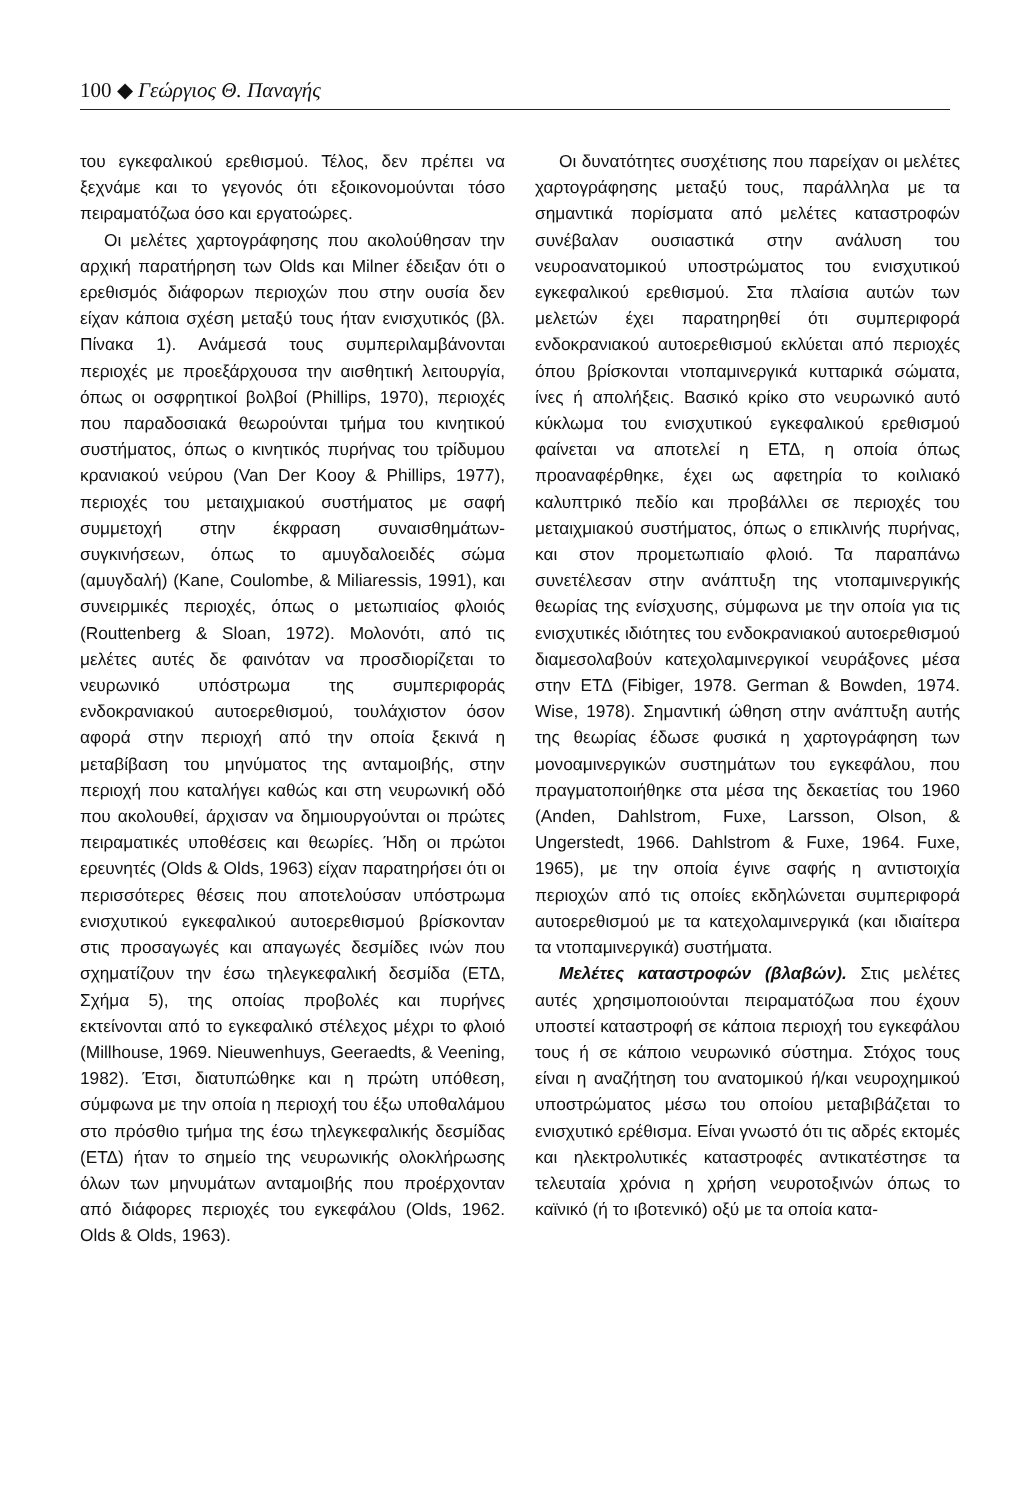100 ◆ Γεώργιος Θ. Παναγής
του εγκεφαλικού ερεθισμού. Τέλος, δεν πρέπει να ξεχνάμε και το γεγονός ότι εξοικονομούνται τόσο πειραματόζωα όσο και εργατοώρες.
Οι μελέτες χαρτογράφησης που ακολούθησαν την αρχική παρατήρηση των Olds και Milner έδειξαν ότι ο ερεθισμός διάφορων περιοχών που στην ουσία δεν είχαν κάποια σχέση μεταξύ τους ήταν ενισχυτικός (βλ. Πίνακα 1). Ανάμεσά τους συμπεριλαμβάνονται περιοχές με προεξάρχουσα την αισθητική λειτουργία, όπως οι οσφρητικοί βολβοί (Phillips, 1970), περιοχές που παραδοσιακά θεωρούνται τμήμα του κινητικού συστήματος, όπως ο κινητικός πυρήνας του τρίδυμου κρανιακού νεύρου (Van Der Kooy & Phillips, 1977), περιοχές του μεταιχμιακού συστήματος με σαφή συμμετοχή στην έκφραση συναισθημάτων-συγκινήσεων, όπως το αμυγδαλοειδές σώμα (αμυγδαλή) (Kane, Coulombe, & Miliaressis, 1991), και συνειρμικές περιοχές, όπως ο μετωπιαίος φλοιός (Routtenberg & Sloan, 1972). Μολονότι, από τις μελέτες αυτές δε φαινόταν να προσδιορίζεται το νευρωνικό υπόστρωμα της συμπεριφοράς ενδοκρανιακού αυτοερεθισμού, τουλάχιστον όσον αφορά στην περιοχή από την οποία ξεκινά η μεταβίβαση του μηνύματος της ανταμοιβής, στην περιοχή που καταλήγει καθώς και στη νευρωνική οδό που ακολουθεί, άρχισαν να δημιουργούνται οι πρώτες πειραματικές υποθέσεις και θεωρίες. Ήδη οι πρώτοι ερευνητές (Olds & Olds, 1963) είχαν παρατηρήσει ότι οι περισσότερες θέσεις που αποτελούσαν υπόστρωμα ενισχυτικού εγκεφαλικού αυτοερεθισμού βρίσκονταν στις προσαγωγές και απαγωγές δεσμίδες ινών που σχηματίζουν την έσω τηλεγκεφαλική δεσμίδα (ΕΤΔ, Σχήμα 5), της οποίας προβολές και πυρήνες εκτείνονται από το εγκεφαλικό στέλεχος μέχρι το φλοιό (Millhouse, 1969. Nieuwenhuys, Geeraedts, & Veening, 1982). Έτσι, διατυπώθηκε και η πρώτη υπόθεση, σύμφωνα με την οποία η περιοχή του έξω υποθαλάμου στο πρόσθιο τμήμα της έσω τηλεγκεφαλικής δεσμίδας (ΕΤΔ) ήταν το σημείο της νευρωνικής ολοκλήρωσης όλων των μηνυμάτων ανταμοιβής που προέρχονταν από διάφορες περιοχές του εγκεφάλου (Olds, 1962. Olds & Olds, 1963).
Οι δυνατότητες συσχέτισης που παρείχαν οι μελέτες χαρτογράφησης μεταξύ τους, παράλληλα με τα σημαντικά πορίσματα από μελέτες καταστροφών συνέβαλαν ουσιαστικά στην ανάλυση του νευροανατομικού υποστρώματος του ενισχυτικού εγκεφαλικού ερεθισμού. Στα πλαίσια αυτών των μελετών έχει παρατηρηθεί ότι συμπεριφορά ενδοκρανιακού αυτοερεθισμού εκλύεται από περιοχές όπου βρίσκονται ντοπαμινεργικά κυτταρικά σώματα, ίνες ή απολήξεις. Βασικό κρίκο στο νευρωνικό αυτό κύκλωμα του ενισχυτικού εγκεφαλικού ερεθισμού φαίνεται να αποτελεί η ΕΤΔ, η οποία όπως προαναφέρθηκε, έχει ως αφετηρία το κοιλιακό καλυπτρικό πεδίο και προβάλλει σε περιοχές του μεταιχμιακού συστήματος, όπως ο επικλινής πυρήνας, και στον προμετωπιαίο φλοιό. Τα παραπάνω συνετέλεσαν στην ανάπτυξη της ντοπαμινεργικής θεωρίας της ενίσχυσης, σύμφωνα με την οποία για τις ενισχυτικές ιδιότητες του ενδοκρανιακού αυτοερεθισμού διαμεσολαβούν κατεχολαμινεργικοί νευράξονες μέσα στην ΕΤΔ (Fibiger, 1978. German & Bowden, 1974. Wise, 1978). Σημαντική ώθηση στην ανάπτυξη αυτής της θεωρίας έδωσε φυσικά η χαρτογράφηση των μονοαμινεργικών συστημάτων του εγκεφάλου, που πραγματοποιήθηκε στα μέσα της δεκαετίας του 1960 (Anden, Dahlstrom, Fuxe, Larsson, Olson, & Ungerstedt, 1966. Dahlstrom & Fuxe, 1964. Fuxe, 1965), με την οποία έγινε σαφής η αντιστοιχία περιοχών από τις οποίες εκδηλώνεται συμπεριφορά αυτοερεθισμού με τα κατεχολαμινεργικά (και ιδιαίτερα τα ντοπαμινεργικά) συστήματα.
Μελέτες καταστροφών (βλαβών). Στις μελέτες αυτές χρησιμοποιούνται πειραματόζωα που έχουν υποστεί καταστροφή σε κάποια περιοχή του εγκεφάλου τους ή σε κάποιο νευρωνικό σύστημα. Στόχος τους είναι η αναζήτηση του ανατομικού ή/και νευροχημικού υποστρώματος μέσω του οποίου μεταβιβάζεται το ενισχυτικό ερέθισμα. Είναι γνωστό ότι τις αδρές εκτομές και ηλεκτρολυτικές καταστροφές αντικατέστησε τα τελευταία χρόνια η χρήση νευροτοξινών όπως το καϊνικό (ή το ιβοτενικό) οξύ με τα οποία κατα-